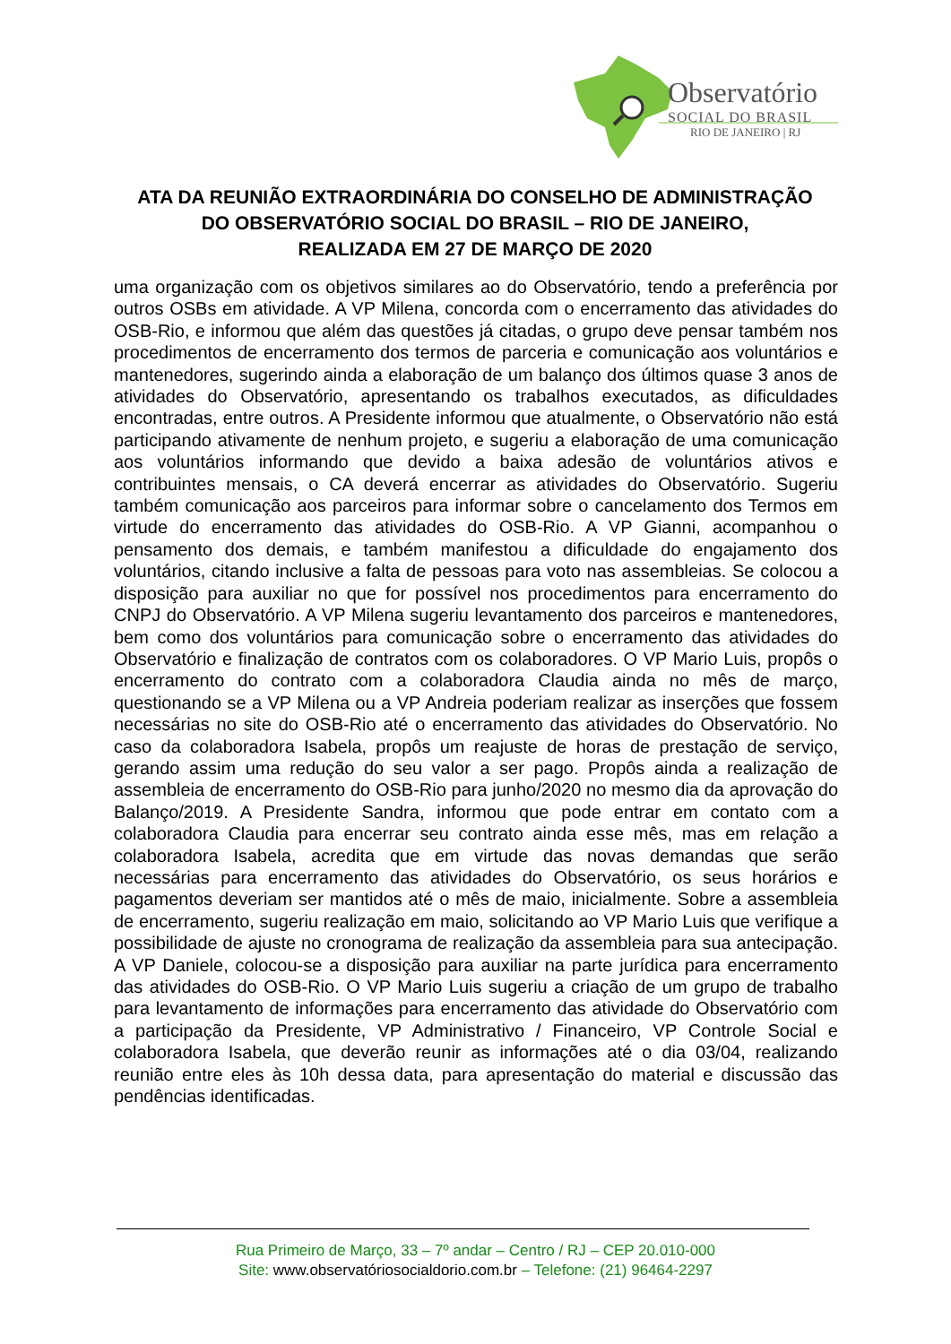Observatório
SOCIAL DO BRASIL
RIO DE JANEIRO | RJ
ATA DA REUNIÃO EXTRAORDINÁRIA DO CONSELHO DE ADMINISTRAÇÃO
DO OBSERVATÓRIO SOCIAL DO BRASIL – RIO DE JANEIRO,
REALIZADA EM 27 DE MARÇO DE 2020
uma organização com os objetivos similares ao do Observatório, tendo a preferência por outros OSBs em atividade. A VP Milena, concorda com o encerramento das atividades do OSB-Rio, e informou que além das questões já citadas, o grupo deve pensar também nos procedimentos de encerramento dos termos de parceria e comunicação aos voluntários e mantenedores, sugerindo ainda a elaboração de um balanço dos últimos quase 3 anos de atividades do Observatório, apresentando os trabalhos executados, as dificuldades encontradas, entre outros. A Presidente informou que atualmente, o Observatório não está participando ativamente de nenhum projeto, e sugeriu a elaboração de uma comunicação aos voluntários informando que devido a baixa adesão de voluntários ativos e contribuintes mensais, o CA deverá encerrar as atividades do Observatório. Sugeriu também comunicação aos parceiros para informar sobre o cancelamento dos Termos em virtude do encerramento das atividades do OSB-Rio. A VP Gianni, acompanhou o pensamento dos demais, e também manifestou a dificuldade do engajamento dos voluntários, citando inclusive a falta de pessoas para voto nas assembleias. Se colocou a disposição para auxiliar no que for possível nos procedimentos para encerramento do CNPJ do Observatório. A VP Milena sugeriu levantamento dos parceiros e mantenedores, bem como dos voluntários para comunicação sobre o encerramento das atividades do Observatório e finalização de contratos com os colaboradores. O VP Mario Luis, propôs o encerramento do contrato com a colaboradora Claudia ainda no mês de março, questionando se a VP Milena ou a VP Andreia poderiam realizar as inserções que fossem necessárias no site do OSB-Rio até o encerramento das atividades do Observatório. No caso da colaboradora Isabela, propôs um reajuste de horas de prestação de serviço, gerando assim uma redução do seu valor a ser pago. Propôs ainda a realização de assembleia de encerramento do OSB-Rio para junho/2020 no mesmo dia da aprovação do Balanço/2019. A Presidente Sandra, informou que pode entrar em contato com a colaboradora Claudia para encerrar seu contrato ainda esse mês, mas em relação a colaboradora Isabela, acredita que em virtude das novas demandas que serão necessárias para encerramento das atividades do Observatório, os seus horários e pagamentos deveriam ser mantidos até o mês de maio, inicialmente. Sobre a assembleia de encerramento, sugeriu realização em maio, solicitando ao VP Mario Luis que verifique a possibilidade de ajuste no cronograma de realização da assembleia para sua antecipação. A VP Daniele, colocou-se a disposição para auxiliar na parte jurídica para encerramento das atividades do OSB-Rio. O VP Mario Luis sugeriu a criação de um grupo de trabalho para levantamento de informações para encerramento das atividade do Observatório com a participação da Presidente, VP Administrativo / Financeiro, VP Controle Social e colaboradora Isabela, que deverão reunir as informações até o dia 03/04, realizando reunião entre eles às 10h dessa data, para apresentação do material e discussão das pendências identificadas.
Rua Primeiro de Março, 33 – 7º andar – Centro / RJ – CEP 20.010-000
Site: www.observatóriosocialdorio.com.br – Telefone: (21) 96464-2297